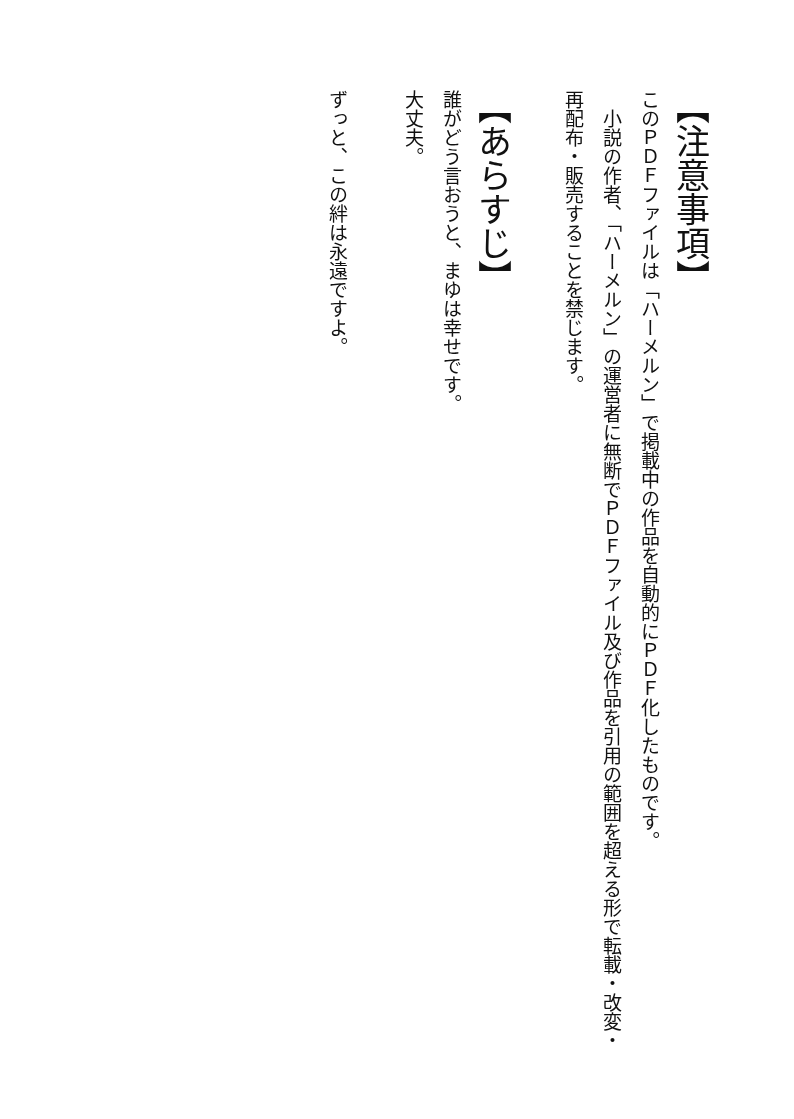【注意事項】
このＰＤＦファイルは「ハーメルン」で掲載中の作品を自動的にＰＤＦ化したものです。
　小説の作者、「ハーメルン」の運営者に無断でＰＤＦファイル及び作品を引用の範囲を超える形で転載・改変・再配布・販売することを禁じます。
【あらすじ】
誰がどう言おうと、まゆは幸せです。
大丈夫。
ずっと、この絆は永遠ですよ。